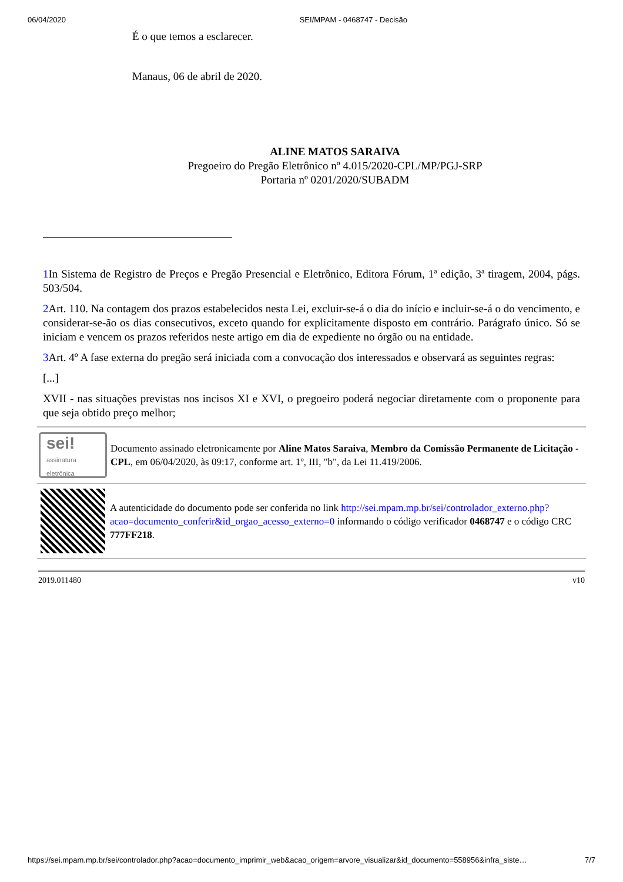06/04/2020 SEI/MPAM - 0468747 - Decisão
É o que temos a esclarecer.
Manaus, 06 de abril de 2020.
ALINE MATOS SARAIVA
Pregoeiro do Pregão Eletrônico nº 4.015/2020-CPL/MP/PGJ-SRP
Portaria nº 0201/2020/SUBADM
1 In Sistema de Registro de Preços e Pregão Presencial e Eletrônico, Editora Fórum, 1ª edição, 3ª tiragem, 2004, págs. 503/504.
2 Art. 110. Na contagem dos prazos estabelecidos nesta Lei, excluir-se-á o dia do início e incluir-se-á o do vencimento, e considerar-se-ão os dias consecutivos, exceto quando for explicitamente disposto em contrário. Parágrafo único. Só se iniciam e vencem os prazos referidos neste artigo em dia de expediente no órgão ou na entidade.
3 Art. 4º A fase externa do pregão será iniciada com a convocação dos interessados e observará as seguintes regras:
[...]
XVII - nas situações previstas nos incisos XI e XVI, o pregoeiro poderá negociar diretamente com o proponente para que seja obtido preço melhor;
sei!
assinatura
eletrônica
Documento assinado eletronicamente por Aline Matos Saraiva, Membro da Comissão Permanente de Licitação - CPL, em 06/04/2020, às 09:17, conforme art. 1º, III, "b", da Lei 11.419/2006.
A autenticidade do documento pode ser conferida no link http://sei.mpam.mp.br/sei/controlador_externo.php?acao=documento_conferir&id_orgao_acesso_externo=0 informando o código verificador 0468747 e o código CRC 777FF218.
2019.011480 v10
https://sei.mpam.mp.br/sei/controlador.php?acao=documento_imprimir_web&acao_origem=arvore_visualizar&id_documento=558956&infra_siste… 7/7